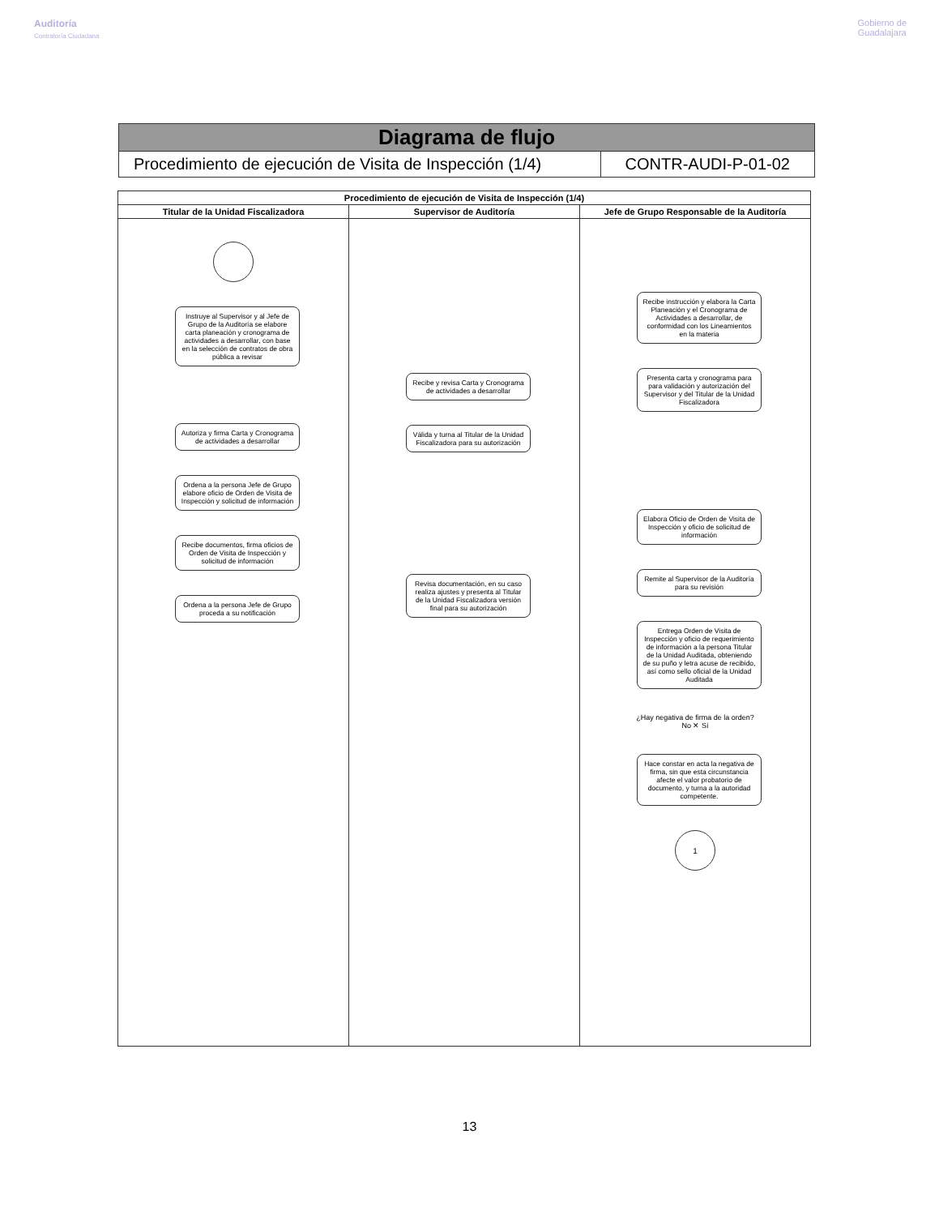Auditoría
Contraloría Ciudadana
Gobierno de
Guadalajara
| Diagrama de flujo | |
| Procedimiento de ejecución de Visita de Inspección (1/4) | CONTR-AUDI-P-01-02 |
| Procedimiento de ejecución de Visita de Inspección (1/4) | | |
| --- | --- | --- |
| Titular de la Unidad Fiscalizadora | Supervisor de Auditoría | Jefe de Grupo Responsable de la Auditoría |
| Instruye al Supervisor y al Jefe de Grupo de la Auditoría se elabore carta planeación y cronograma de actividades a desarrollar, con base en la selección de contratos de obra pública a revisar Autoriza y firma Carta y Cronograma de actividades a desarrollar Ordena a la persona Jefe de Grupo elabore oficio de Orden de Visita de Inspección y solicitud de información Recibe documentos, firma oficios de Orden de Visita de Inspección y solicitud de información Ordena a la persona Jefe de Grupo proceda a su notificación | Recibe y revisa Carta y Cronograma de actividades a desarrollar Válida y turna al Titular de la Unidad Fiscalizadora para su autorización Revisa documentación, en su caso realiza ajustes y presenta al Titular de la Unidad Fiscalizadora versión final para su autorización | Recibe instrucción y elabora la Carta Planeación y el Cronograma de Actividades a desarrollar, de conformidad con los Lineamientos en la materia Presenta carta y cronograma para para validación y autorización del Supervisor y del Titular de la Unidad Fiscalizadora Elabora Oficio de Orden de Visita de Inspección y oficio de solicitud de información Remite al Supervisor de la Auditoría para su revisión Entrega Orden de Visita de Inspección y oficio de requerimiento de información a la persona Titular de la Unidad Auditada, obteniendo de su puño y letra acuse de recibido, así como sello oficial de la Unidad Auditada ¿Hay negativa de firma de la orden? No ✕ Sí Hace constar en acta la negativa de firma, sin que esta circunstancia afecte el valor probatorio de documento, y turna a la autoridad competente. 1 |
13